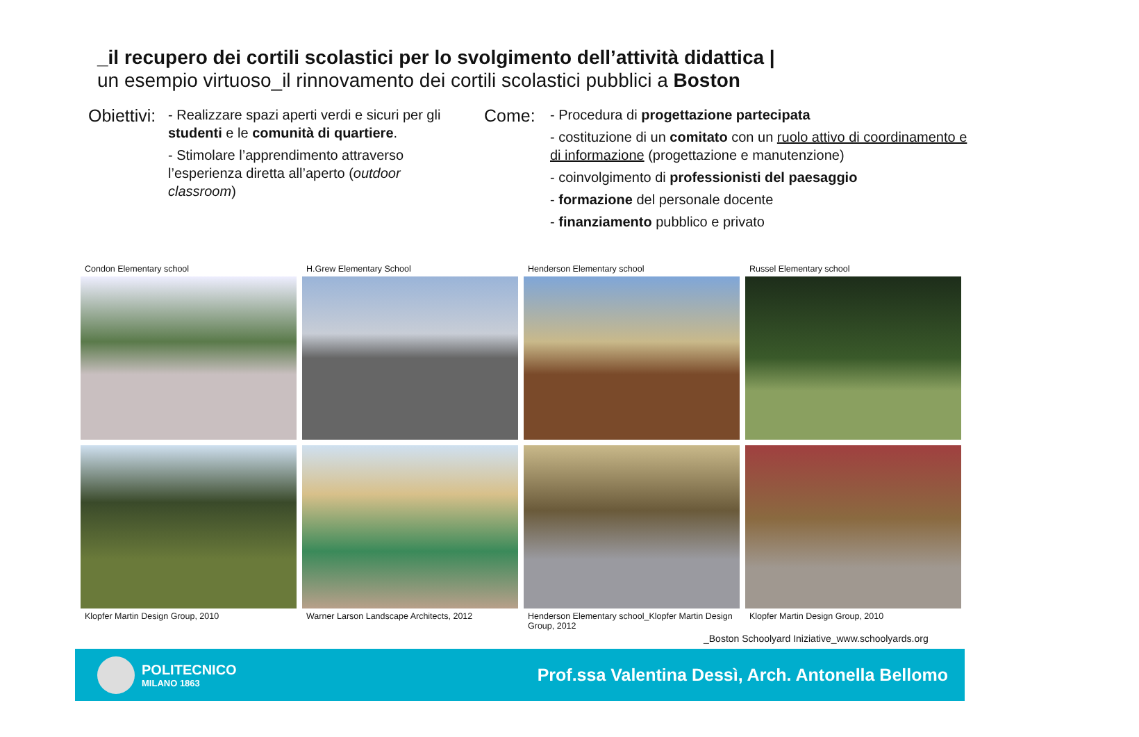_il recupero dei cortili scolastici per lo svolgimento dell’attività didattica |
un esempio virtuoso_il rinnovamento dei cortili scolastici pubblici a Boston
Obiettivi:
- Realizzare spazi aperti verdi e sicuri per gli studenti e le comunità di quartiere.
- Stimolare l’apprendimento attraverso l’esperienza diretta all’aperto (outdoor classroom)
Come:
- Procedura di progettazione partecipata
- costituzione di un comitato con un ruolo attivo di coordinamento e di informazione (progettazione e manutenzione)
- coinvolgimento di professionisti del paesaggio
- formazione del personale docente
- finanziamento pubblico e privato
Condon Elementary school
H.Grew Elementary School
Henderson Elementary school
Russel Elementary school
Klopfer Martin Design Group, 2010
Warner Larson Landscape Architects, 2012
Henderson Elementary school_Klopfer Martin Design Group, 2012
Klopfer Martin Design Group, 2010
_Boston Schoolyard Iniziative_www.schoolyards.org
POLITECNICO
MILANO 1863
Prof.ssa Valentina Dessì, Arch. Antonella Bellomo